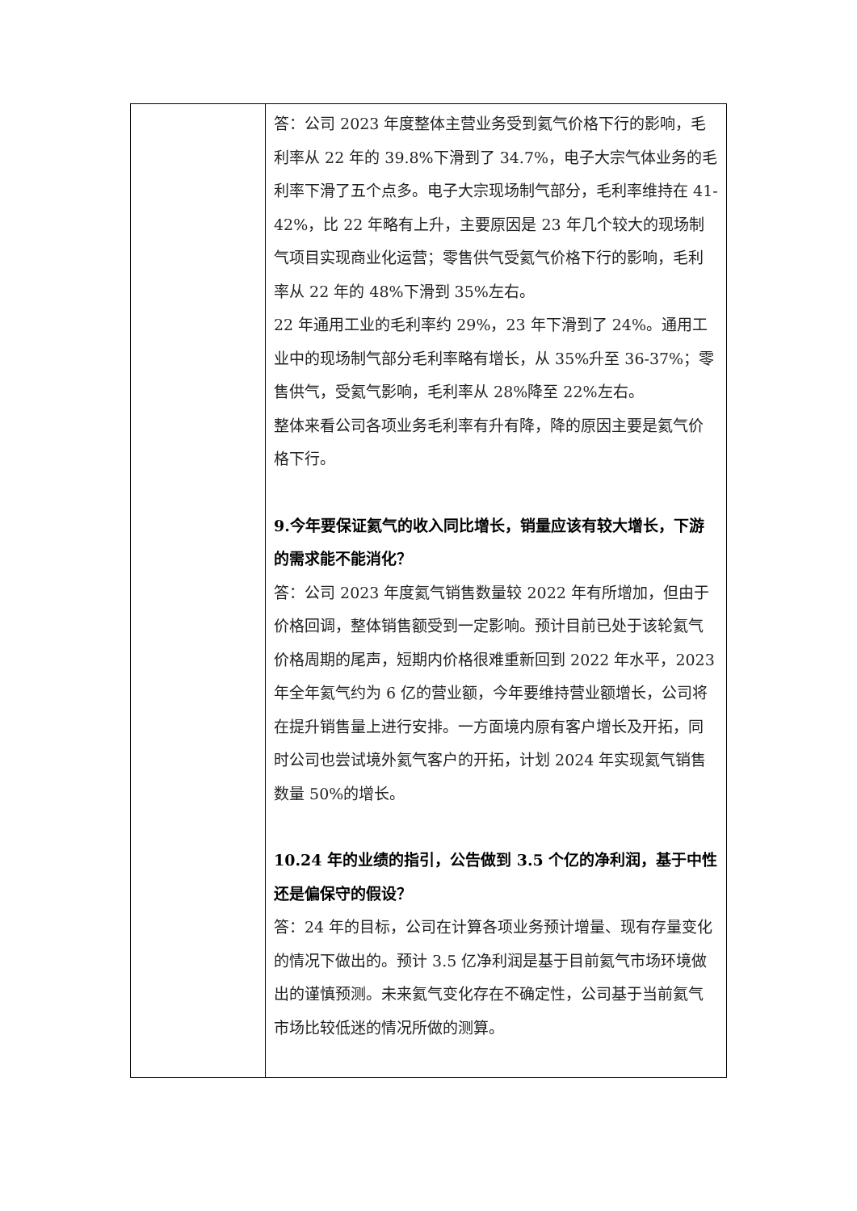| | 答：公司 2023 年度整体主营业务受到氦气价格下行的影响，毛利率从 22 年的 39.8%下滑到了 34.7%，电子大宗气体业务的毛利率下滑了五个点多。电子大宗现场制气部分，毛利率维持在 41-42%，比 22 年略有上升，主要原因是 23 年几个较大的现场制气项目实现商业化运营；零售供气受氦气价格下行的影响，毛利率从 22 年的 48%下滑到 35%左右。 22 年通用工业的毛利率约 29%，23 年下滑到了 24%。通用工业中的现场制气部分毛利率略有增长，从 35%升至 36-37%；零售供气，受氦气影响，毛利率从 28%降至 22%左右。 整体来看公司各项业务毛利率有升有降，降的原因主要是氦气价格下行。 9.今年要保证氦气的收入同比增长，销量应该有较大增长，下游的需求能不能消化？ 答：公司 2023 年度氦气销售数量较 2022 年有所增加，但由于价格回调，整体销售额受到一定影响。预计目前已处于该轮氦气价格周期的尾声，短期内价格很难重新回到 2022 年水平，2023 年全年氦气约为 6 亿的营业额，今年要维持营业额增长，公司将在提升销售量上进行安排。一方面境内原有客户增长及开拓，同时公司也尝试境外氦气客户的开拓，计划 2024 年实现氦气销售数量 50%的增长。 10.24 年的业绩的指引，公告做到 3.5 个亿的净利润，基于中性还是偏保守的假设？ 答：24 年的目标，公司在计算各项业务预计增量、现有存量变化的情况下做出的。预计 3.5 亿净利润是基于目前氦气市场环境做出的谨慎预测。未来氦气变化存在不确定性，公司基于当前氦气市场比较低迷的情况所做的测算。 |